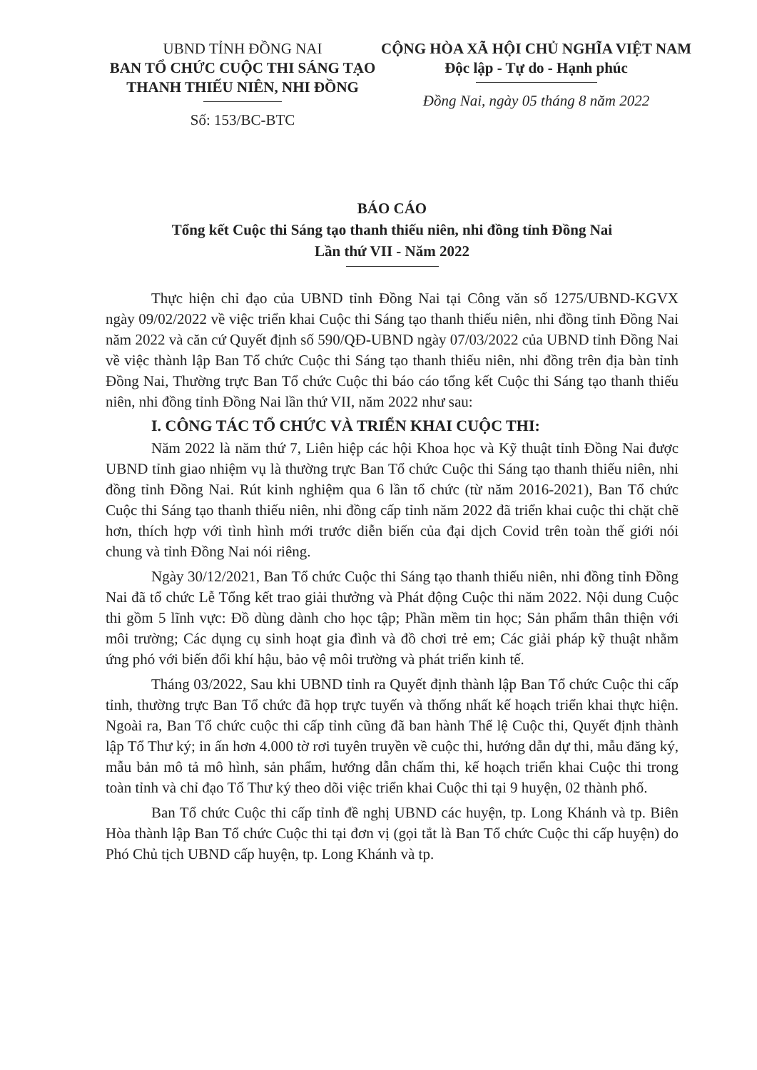UBND TỈNH ĐỒNG NAI
BAN TỔ CHỨC CUỘC THI SÁNG TẠO
THANH THIẾU NIÊN, NHI ĐỒNG
Số: 153/BC-BTC
CỘNG HÒA XÃ HỘI CHỦ NGHĨA VIỆT NAM
Độc lập - Tự do - Hạnh phúc
Đồng Nai, ngày 05 tháng 8 năm 2022
BÁO CÁO
Tổng kết Cuộc thi Sáng tạo thanh thiếu niên, nhi đồng tỉnh Đồng Nai
Lần thứ VII - Năm 2022
Thực hiện chỉ đạo của UBND tỉnh Đồng Nai tại Công văn số 1275/UBND-KGVX ngày 09/02/2022 về việc triển khai Cuộc thi Sáng tạo thanh thiếu niên, nhi đồng tỉnh Đồng Nai năm 2022 và căn cứ Quyết định số 590/QĐ-UBND ngày 07/03/2022 của UBND tỉnh Đồng Nai về việc thành lập Ban Tổ chức Cuộc thi Sáng tạo thanh thiếu niên, nhi đồng trên địa bàn tỉnh Đồng Nai, Thường trực Ban Tổ chức Cuộc thi báo cáo tổng kết Cuộc thi Sáng tạo thanh thiếu niên, nhi đồng tỉnh Đồng Nai lần thứ VII, năm 2022 như sau:
I. CÔNG TÁC TỔ CHỨC VÀ TRIỂN KHAI CUỘC THI:
Năm 2022 là năm thứ 7, Liên hiệp các hội Khoa học và Kỹ thuật tỉnh Đồng Nai được UBND tỉnh giao nhiệm vụ là thường trực Ban Tổ chức Cuộc thi Sáng tạo thanh thiếu niên, nhi đồng tỉnh Đồng Nai. Rút kinh nghiệm qua 6 lần tổ chức (từ năm 2016-2021), Ban Tổ chức Cuộc thi Sáng tạo thanh thiếu niên, nhi đồng cấp tỉnh năm 2022 đã triển khai cuộc thi chặt chẽ hơn, thích hợp với tình hình mới trước diễn biến của đại dịch Covid trên toàn thế giới nói chung và tỉnh Đồng Nai nói riêng.
Ngày 30/12/2021, Ban Tổ chức Cuộc thi Sáng tạo thanh thiếu niên, nhi đồng tỉnh Đồng Nai đã tổ chức Lễ Tổng kết trao giải thưởng và Phát động Cuộc thi năm 2022. Nội dung Cuộc thi gồm 5 lĩnh vực: Đồ dùng dành cho học tập; Phần mềm tin học; Sản phẩm thân thiện với môi trường; Các dụng cụ sinh hoạt gia đình và đồ chơi trẻ em; Các giải pháp kỹ thuật nhằm ứng phó với biến đổi khí hậu, bảo vệ môi trường và phát triển kinh tế.
Tháng 03/2022, Sau khi UBND tỉnh ra Quyết định thành lập Ban Tổ chức Cuộc thi cấp tỉnh, thường trực Ban Tổ chức đã họp trực tuyến và thống nhất kế hoạch triển khai thực hiện. Ngoài ra, Ban Tổ chức cuộc thi cấp tỉnh cũng đã ban hành Thể lệ Cuộc thi, Quyết định thành lập Tổ Thư ký; in ấn hơn 4.000 tờ rơi tuyên truyền về cuộc thi, hướng dẫn dự thi, mẫu đăng ký, mẫu bản mô tả mô hình, sản phẩm, hướng dẫn chấm thi, kế hoạch triển khai Cuộc thi trong toàn tỉnh và chỉ đạo Tổ Thư ký theo dõi việc triển khai Cuộc thi tại 9 huyện, 02 thành phố.
Ban Tổ chức Cuộc thi cấp tỉnh đề nghị UBND các huyện, tp. Long Khánh và tp. Biên Hòa thành lập Ban Tổ chức Cuộc thi tại đơn vị (gọi tắt là Ban Tổ chức Cuộc thi cấp huyện) do Phó Chủ tịch UBND cấp huyện, tp. Long Khánh và tp.